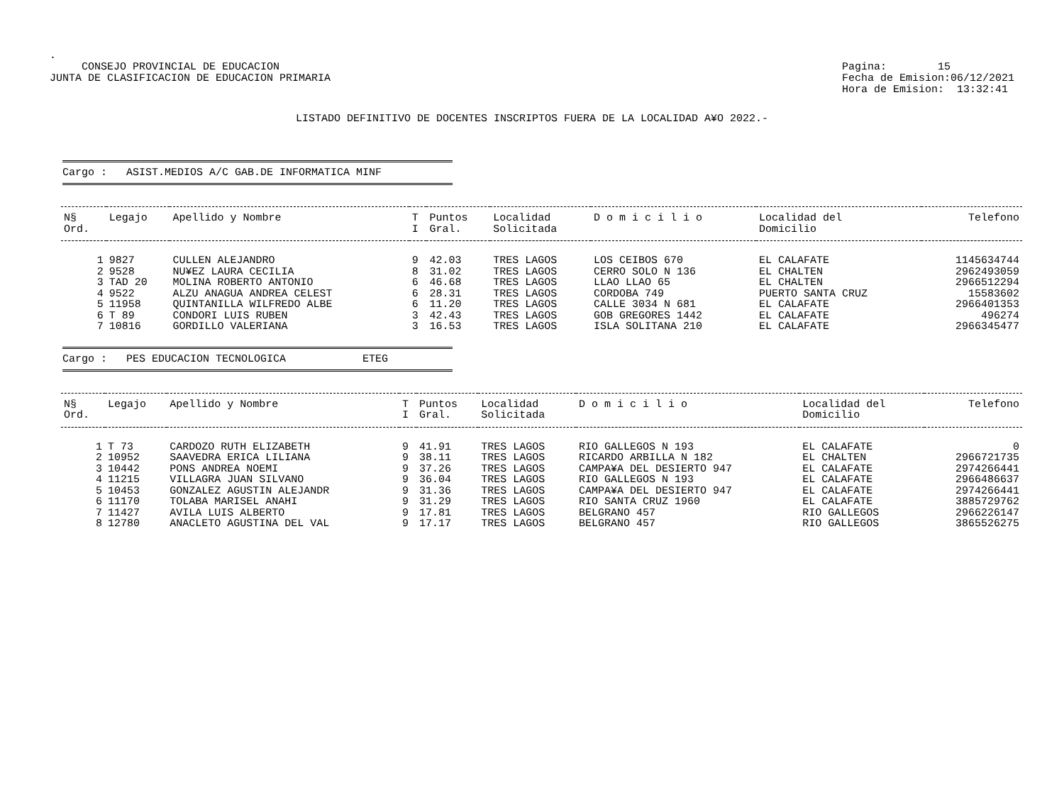.
CONSEJO PROVINCIAL DE EDUCACION
JUNTA DE CLASIFICACION DE EDUCACION PRIMARIA
Pagina: 15
Fecha de Emision:06/12/2021
Hora de Emision: 13:32:41
LISTADO DEFINITIVO DE DOCENTES INSCRIPTOS FUERA DE LA LOCALIDAD A¥O 2022.-
Cargo : ASIST.MEDIOS A/C GAB.DE INFORMATICA MINF
| N§ | Legajo | Apellido y Nombre | T | Puntos | Localidad | D o m i c i l i o | Localidad del | Telefono |
| --- | --- | --- | --- | --- | --- | --- | --- | --- |
| Ord. | | | I | Gral. | Solicitada | | Domicilio | |
| 1 | 9827 | CULLEN ALEJANDRO | 9 | 42.03 | TRES LAGOS | LOS CEIBOS 670 | EL CALAFATE | 1145634744 |
| 2 | 9528 | NU¥EZ LAURA CECILIA | 8 | 31.02 | TRES LAGOS | CERRO SOLO N 136 | EL CHALTEN | 2962493059 |
| 3 | TAD 20 | MOLINA ROBERTO ANTONIO | 6 | 46.68 | TRES LAGOS | LLAO LLAO 65 | EL CHALTEN | 2966512294 |
| 4 | 9522 | ALZU ANAGUA ANDREA CELEST | 6 | 28.31 | TRES LAGOS | CORDOBA 749 | PUERTO SANTA CRUZ | 15583602 |
| 5 | 11958 | QUINTANILLA WILFREDO ALBE | 6 | 11.20 | TRES LAGOS | CALLE 3034 N 681 | EL CALAFATE | 2966401353 |
| 6 | T 89 | CONDORI LUIS RUBEN | 3 | 42.43 | TRES LAGOS | GOB GREGORES 1442 | EL CALAFATE | 496274 |
| 7 | 10816 | GORDILLO VALERIANA | 3 | 16.53 | TRES LAGOS | ISLA SOLITANA 210 | EL CALAFATE | 2966345477 |
Cargo : PES EDUCACION TECNOLOGICA ETEG
| N§ | Legajo | Apellido y Nombre | T | Puntos | Localidad | D o m i c i l i o | Localidad del | Telefono |
| --- | --- | --- | --- | --- | --- | --- | --- | --- |
| Ord. | | | I | Gral. | Solicitada | | Domicilio | |
| 1 | T 73 | CARDOZO RUTH ELIZABETH | 9 | 41.91 | TRES LAGOS | RIO GALLEGOS N 193 | EL CALAFATE | 0 |
| 2 | 10952 | SAAVEDRA ERICA LILIANA | 9 | 38.11 | TRES LAGOS | RICARDO ARBILLA N 182 | EL CHALTEN | 2966721735 |
| 3 | 10442 | PONS ANDREA NOEMI | 9 | 37.26 | TRES LAGOS | CAMPA¥A DEL DESIERTO 947 | EL CALAFATE | 2974266441 |
| 4 | 11215 | VILLAGRA JUAN SILVANO | 9 | 36.04 | TRES LAGOS | RIO GALLEGOS N 193 | EL CALAFATE | 2966486637 |
| 5 | 10453 | GONZALEZ AGUSTIN ALEJANDR | 9 | 31.36 | TRES LAGOS | CAMPA¥A DEL DESIERTO 947 | EL CALAFATE | 2974266441 |
| 6 | 11170 | TOLABA MARISEL ANAHI | 9 | 31.29 | TRES LAGOS | RIO SANTA CRUZ 1960 | EL CALAFATE | 3885729762 |
| 7 | 11427 | AVILA LUIS ALBERTO | 9 | 17.81 | TRES LAGOS | BELGRANO 457 | RIO GALLEGOS | 2966226147 |
| 8 | 12780 | ANACLETO AGUSTINA DEL VAL | 9 | 17.17 | TRES LAGOS | BELGRANO 457 | RIO GALLEGOS | 3865526275 |